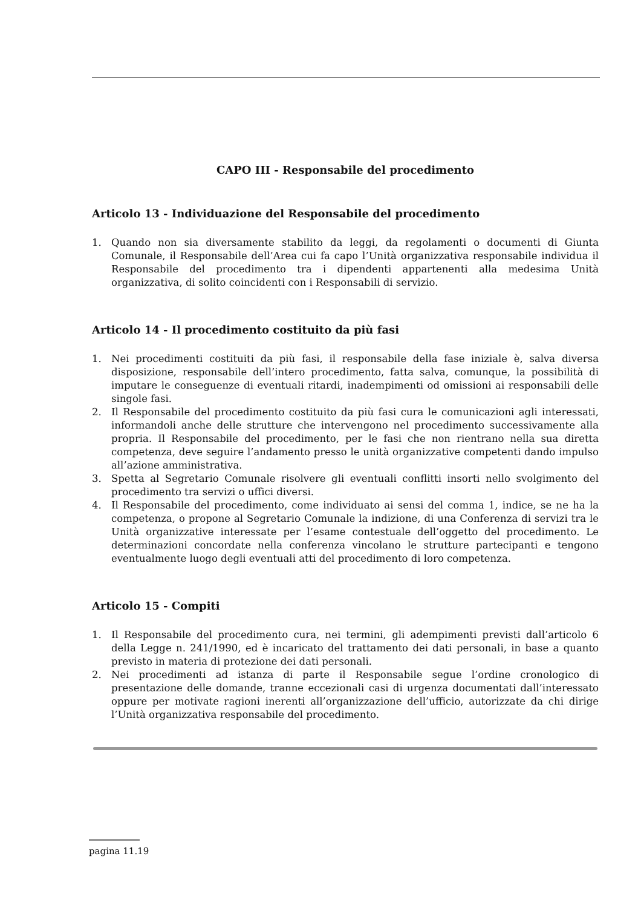CAPO III - Responsabile del procedimento
Articolo 13 - Individuazione del Responsabile del procedimento
1. Quando non sia diversamente stabilito da leggi, da regolamenti o documenti di Giunta Comunale, il Responsabile dell’Area cui fa capo l’Unità organizzativa responsabile individua il Responsabile del procedimento tra i dipendenti appartenenti alla medesima Unità organizzativa, di solito coincidenti con i Responsabili di servizio.
Articolo 14 - Il procedimento costituito da più fasi
1. Nei procedimenti costituiti da più fasi, il responsabile della fase iniziale è, salva diversa disposizione, responsabile dell’intero procedimento, fatta salva, comunque, la possibilità di imputare le conseguenze di eventuali ritardi, inadempimenti od omissioni ai responsabili delle singole fasi.
2. Il Responsabile del procedimento costituito da più fasi cura le comunicazioni agli interessati, informandoli anche delle strutture che intervengono nel procedimento successivamente alla propria. Il Responsabile del procedimento, per le fasi che non rientrano nella sua diretta competenza, deve seguire l’andamento presso le unità organizzative competenti dando impulso all’azione amministrativa.
3. Spetta al Segretario Comunale risolvere gli eventuali conflitti insorti nello svolgimento del procedimento tra servizi o uffici diversi.
4. Il Responsabile del procedimento, come individuato ai sensi del comma 1, indice, se ne ha la competenza, o propone al Segretario Comunale la indizione, di una Conferenza di servizi tra le Unità organizzative interessate per l’esame contestuale dell’oggetto del procedimento. Le determinazioni concordate nella conferenza vincolano le strutture partecipanti e tengono eventualmente luogo degli eventuali atti del procedimento di loro competenza.
Articolo 15 - Compiti
1. Il Responsabile del procedimento cura, nei termini, gli adempimenti previsti dall’articolo 6 della Legge n. 241/1990, ed è incaricato del trattamento dei dati personali, in base a quanto previsto in materia di protezione dei dati personali.
2. Nei procedimenti ad istanza di parte il Responsabile segue l’ordine cronologico di presentazione delle domande, tranne eccezionali casi di urgenza documentati dall’interessato oppure per motivate ragioni inerenti all’organizzazione dell’ufficio, autorizzate da chi dirige l’Unità organizzativa responsabile del procedimento.
pagina 11.19